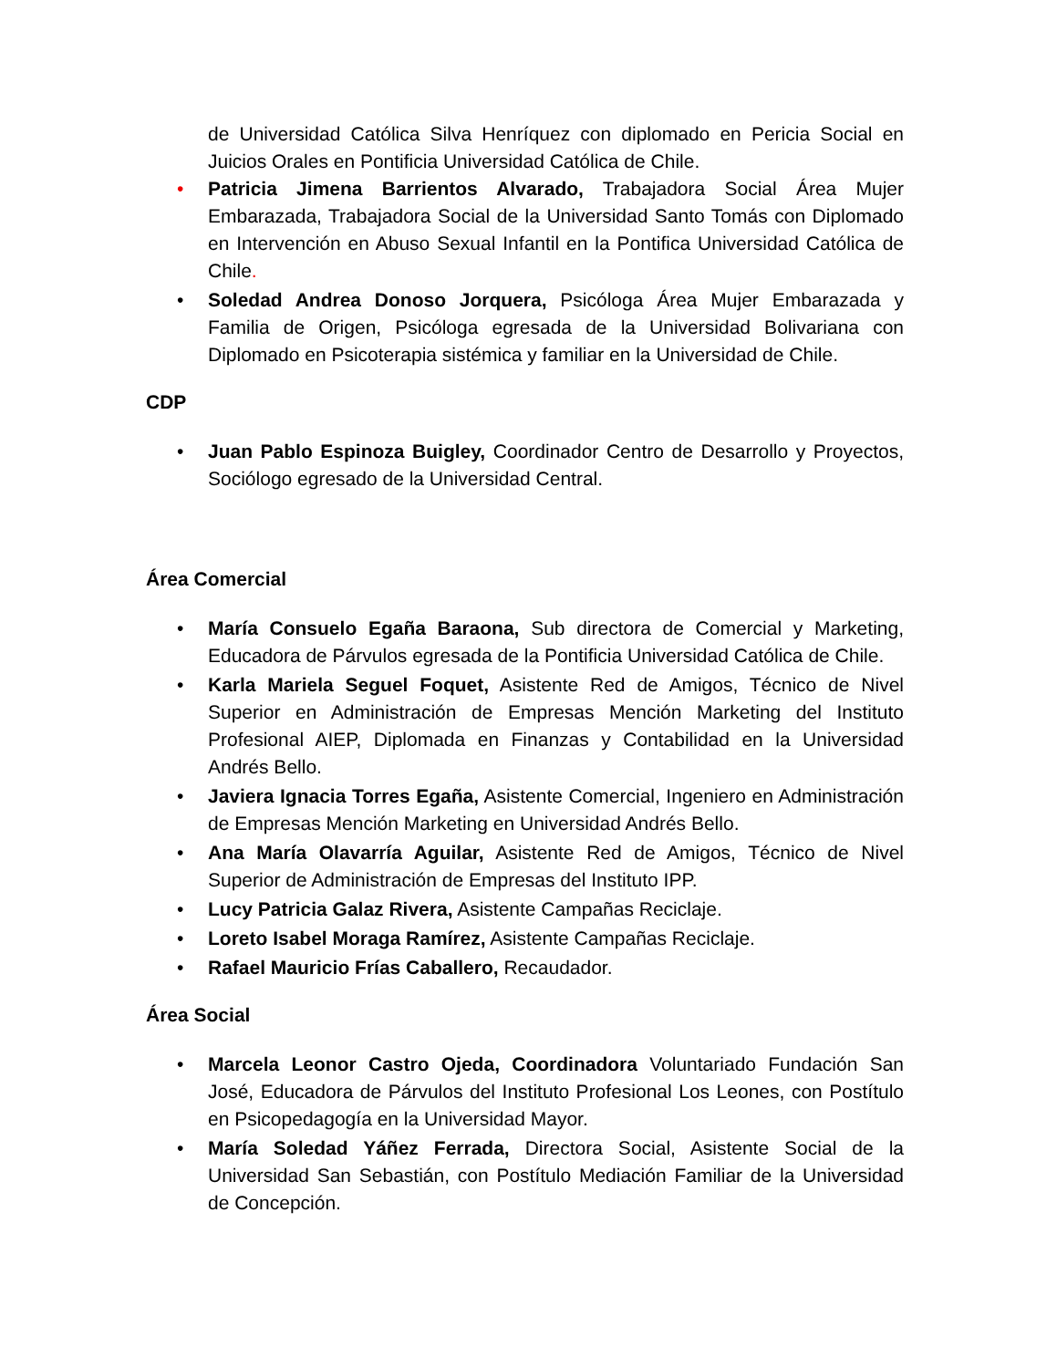de Universidad Católica Silva Henríquez con diplomado en Pericia Social en Juicios Orales en Pontificia Universidad Católica de Chile.
• Patricia Jimena Barrientos Alvarado, Trabajadora Social Área Mujer Embarazada, Trabajadora Social de la Universidad Santo Tomás con Diplomado en Intervención en Abuso Sexual Infantil en la Pontifica Universidad Católica de Chile.
• Soledad Andrea Donoso Jorquera, Psicóloga Área Mujer Embarazada y Familia de Origen, Psicóloga egresada de la Universidad Bolivariana con Diplomado en Psicoterapia sistémica y familiar en la Universidad de Chile.
CDP
• Juan Pablo Espinoza Buigley, Coordinador Centro de Desarrollo y Proyectos, Sociólogo egresado de la Universidad Central.
Área Comercial
• María Consuelo Egaña Baraona, Sub directora de Comercial y Marketing, Educadora de Párvulos egresada de la Pontificia Universidad Católica de Chile.
• Karla Mariela Seguel Foquet, Asistente Red de Amigos, Técnico de Nivel Superior en Administración de Empresas Mención Marketing del Instituto Profesional AIEP, Diplomada en Finanzas y Contabilidad en la Universidad Andrés Bello.
• Javiera Ignacia Torres Egaña, Asistente Comercial, Ingeniero en Administración de Empresas Mención Marketing en Universidad Andrés Bello.
• Ana María Olavarría Aguilar, Asistente Red de Amigos, Técnico de Nivel Superior de Administración de Empresas del Instituto IPP.
• Lucy Patricia Galaz Rivera, Asistente Campañas Reciclaje.
• Loreto Isabel Moraga Ramírez, Asistente Campañas Reciclaje.
• Rafael Mauricio Frías Caballero, Recaudador.
Área Social
• Marcela Leonor Castro Ojeda, Coordinadora Voluntariado Fundación San José, Educadora de Párvulos del Instituto Profesional Los Leones, con Postítulo en Psicopedagogía en la Universidad Mayor.
• María Soledad Yáñez Ferrada, Directora Social, Asistente Social de la Universidad San Sebastián, con Postítulo Mediación Familiar de la Universidad de Concepción.